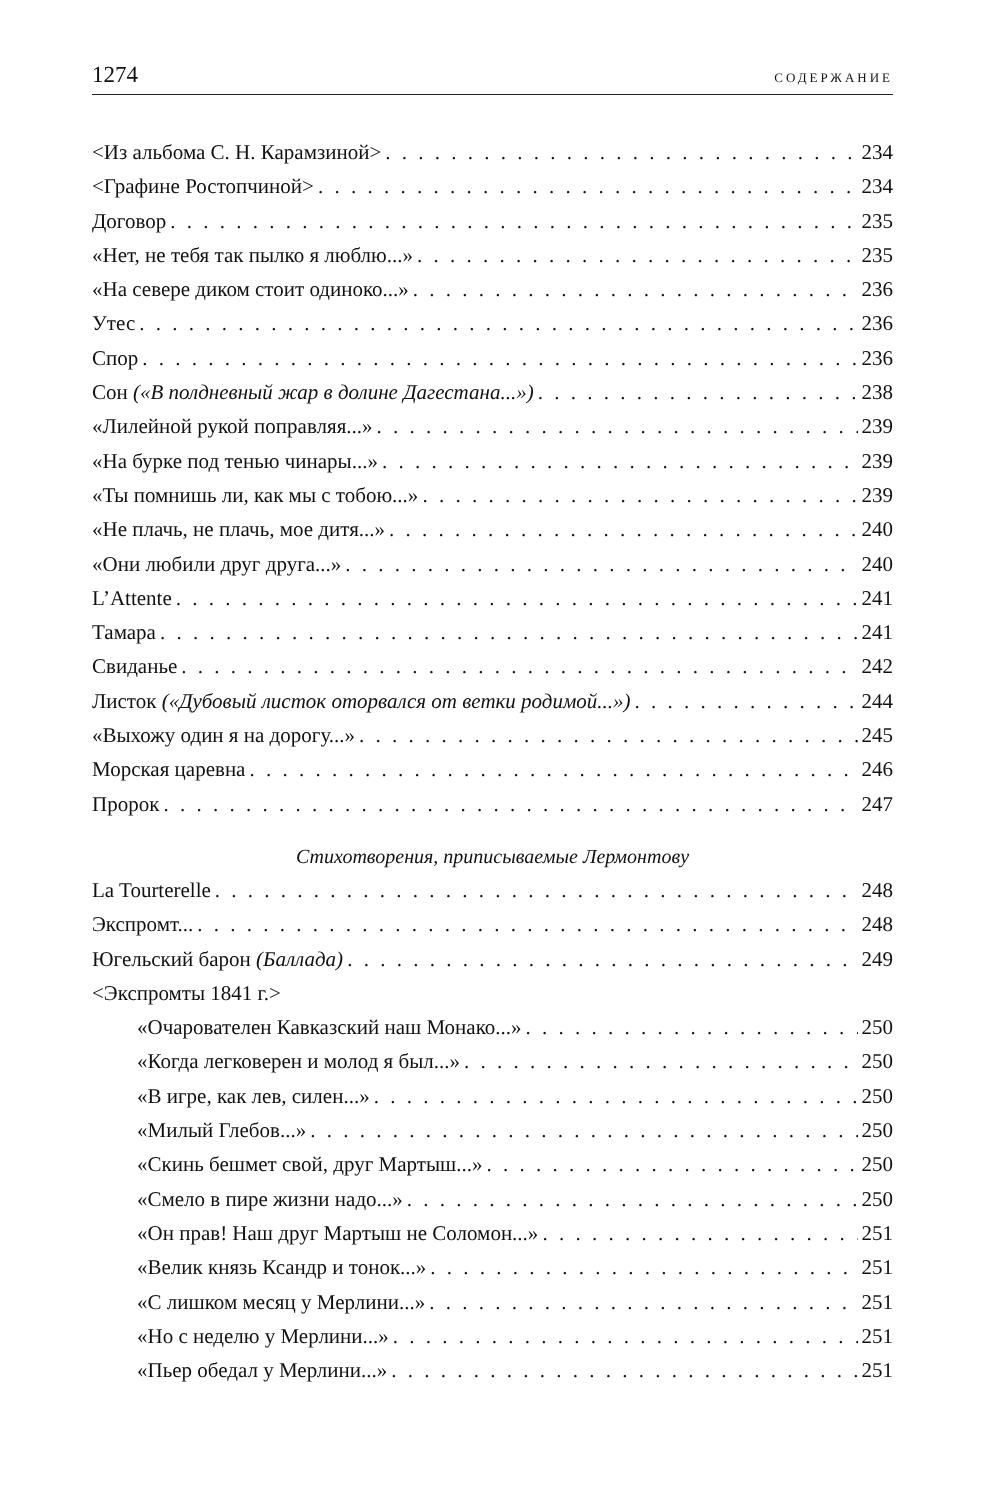1274 СОДЕРЖАНИЕ
<Из альбома С. Н. Карамзиной> 234
<Графине Ростопчиной> 234
Договор 235
«Нет, не тебя так пылко я люблю...» 235
«На севере диком стоит одиноко...» 236
Утес 236
Спор 236
Сон («В полдневный жар в долине Дагестана...») 238
«Лилейной рукой поправляя...» 239
«На бурке под тенью чинары...» 239
«Ты помнишь ли, как мы с тобою...» 239
«Не плачь, не плачь, мое дитя...» 240
«Они любили друг друга...» 240
L’Attente 241
Тамара 241
Свиданье 242
Листок («Дубовый листок оторвался от ветки родимой...») 244
«Выхожу один я на дорогу...» 245
Морская царевна 246
Пророк 247
Стихотворения, приписываемые Лермонтову
La Tourterelle 248
Экспромт... 248
Югельский барон (Баллада) 249
<Экспромты 1841 г.>
«Очарователен Кавказский наш Монако...» 250
«Когда легковерен и молод я был...» 250
«В игре, как лев, силен...» 250
«Милый Глебов...» 250
«Скинь бешмет свой, друг Мартыш...» 250
«Смело в пире жизни надо...» 250
«Он прав! Наш друг Мартыш не Соломон...» 251
«Велик князь Ксандр и тонок...» 251
«С лишком месяц у Мерлини...» 251
«Но с неделю у Мерлини...» 251
«Пьер обедал у Мерлини...» 251